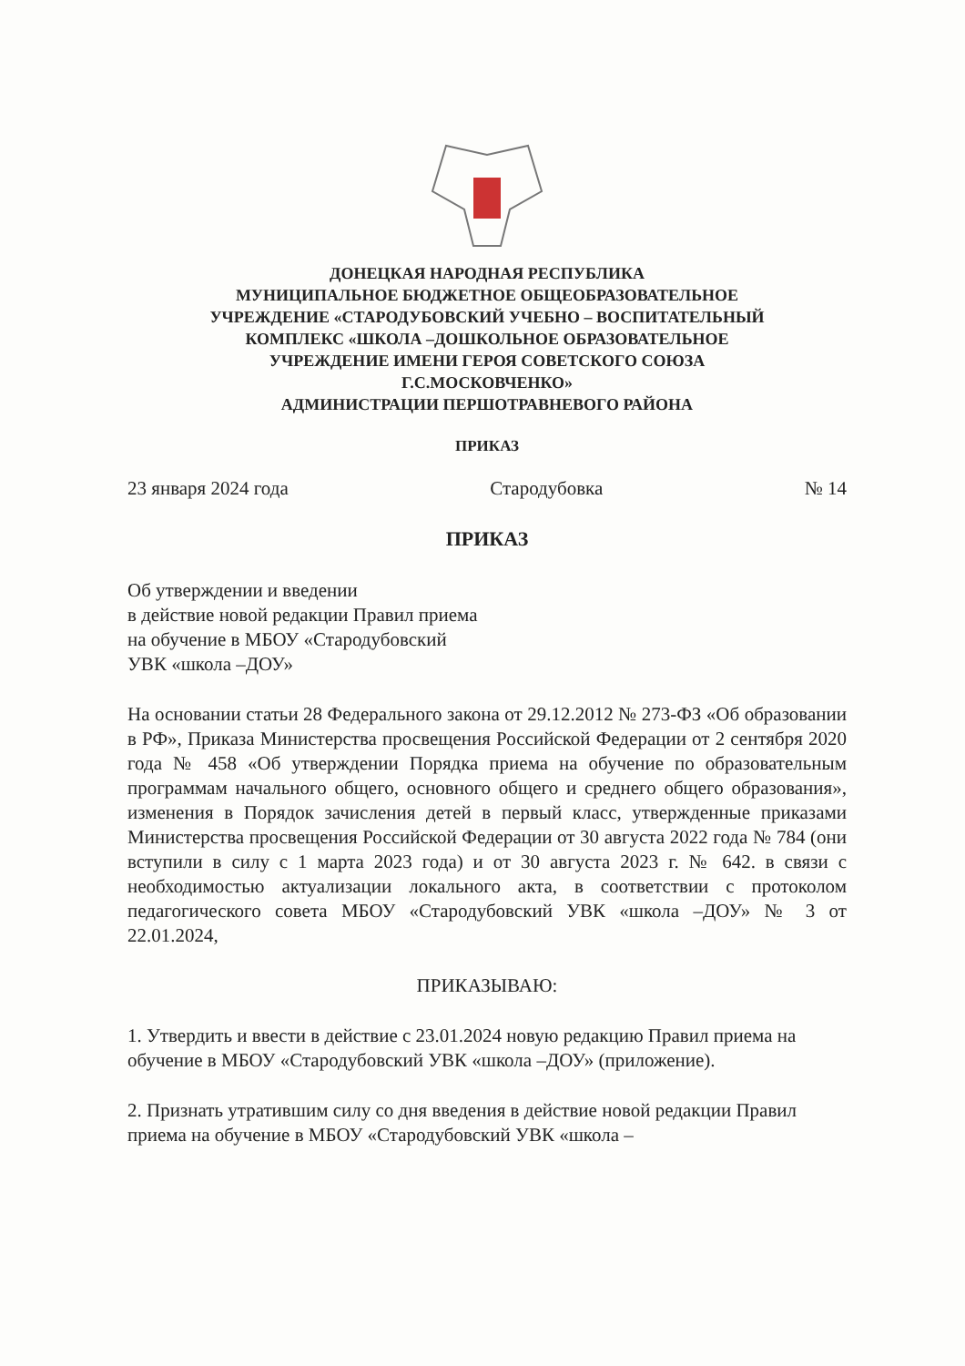ДОНЕЦКАЯ НАРОДНАЯ РЕСПУБЛИКА
МУНИЦИПАЛЬНОЕ БЮДЖЕТНОЕ ОБЩЕОБРАЗОВАТЕЛЬНОЕ
УЧРЕЖДЕНИЕ «СТАРОДУБОВСКИЙ УЧЕБНО – ВОСПИТАТЕЛЬНЫЙ
КОМПЛЕКС «ШКОЛА –ДОШКОЛЬНОЕ ОБРАЗОВАТЕЛЬНОЕ
УЧРЕЖДЕНИЕ ИМЕНИ ГЕРОЯ СОВЕТСКОГО СОЮЗА
Г.С.МОСКОВЧЕНКО»
АДМИНИСТРАЦИИ ПЕРШОТРАВНЕВОГО РАЙОНА
ПРИКАЗ
23 января 2024 года Стародубовка № 14
ПРИКАЗ
Об утверждении и введении
в действие новой редакции Правил приема
на обучение в МБОУ «Стародубовский
УВК «школа –ДОУ»
На основании статьи 28 Федерального закона от 29.12.2012 № 273-ФЗ «Об образовании в РФ», Приказа Министерства просвещения Российской Федерации от 2 сентября 2020 года № 458 «Об утверждении Порядка приема на обучение по образовательным программам начального общего, основного общего и среднего общего образования», изменения в Порядок зачисления детей в первый класс, утвержденные приказами Министерства просвещения Российской Федерации от 30 августа 2022 года № 784 (они вступили в силу с 1 марта 2023 года) и от 30 августа 2023 г. № 642. в связи с необходимостью актуализации локального акта, в соответствии с протоколом педагогического совета МБОУ «Стародубовский УВК «школа –ДОУ» № 3 от 22.01.2024,
ПРИКАЗЫВАЮ:
1. Утвердить и ввести в действие с 23.01.2024 новую редакцию Правил приема на обучение в МБОУ «Стародубовский УВК «школа –ДОУ» (приложение).
2. Признать утратившим силу со дня введения в действие новой редакции Правил приема на обучение в МБОУ «Стародубовский УВК «школа –